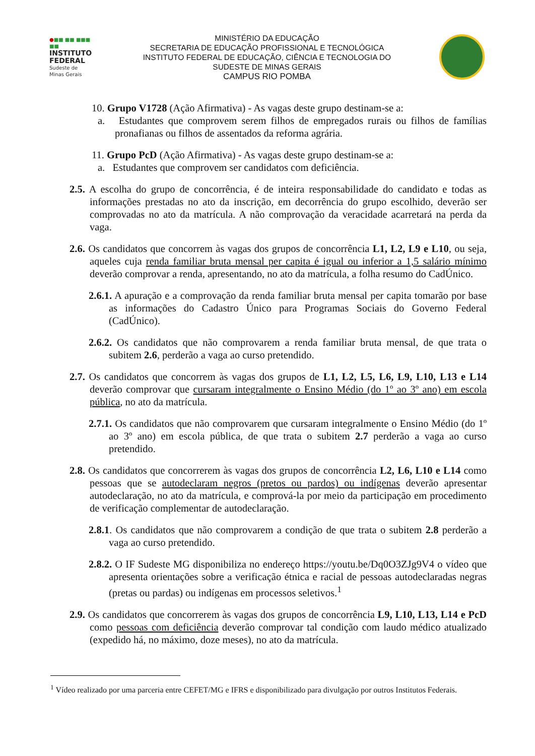●■■ ■■ ■■■ ■■
INSTITUTO
FEDERAL
Sudeste de
Minas Gerais
MINISTÉRIO DA EDUCAÇÃO
SECRETARIA DE EDUCAÇÃO PROFISSIONAL E TECNOLÓGICA
INSTITUTO FEDERAL DE EDUCAÇÃO, CIÊNCIA E TECNOLOGIA DO
SUDESTE DE MINAS GERAIS
CAMPUS RIO POMBA
10. Grupo V1728 (Ação Afirmativa) - As vagas deste grupo destinam-se a:
a. Estudantes que comprovem serem filhos de empregados rurais ou filhos de famílias pronafianas ou filhos de assentados da reforma agrária.
11. Grupo PcD (Ação Afirmativa) - As vagas deste grupo destinam-se a:
a. Estudantes que comprovem ser candidatos com deficiência.
2.5. A escolha do grupo de concorrência, é de inteira responsabilidade do candidato e todas as informações prestadas no ato da inscrição, em decorrência do grupo escolhido, deverão ser comprovadas no ato da matrícula. A não comprovação da veracidade acarretará na perda da vaga.
2.6. Os candidatos que concorrem às vagas dos grupos de concorrência L1, L2, L9 e L10, ou seja, aqueles cuja renda familiar bruta mensal per capita é igual ou inferior a 1,5 salário mínimo deverão comprovar a renda, apresentando, no ato da matrícula, a folha resumo do CadÚnico.
2.6.1. A apuração e a comprovação da renda familiar bruta mensal per capita tomarão por base as informações do Cadastro Único para Programas Sociais do Governo Federal (CadÚnico).
2.6.2. Os candidatos que não comprovarem a renda familiar bruta mensal, de que trata o subitem 2.6, perderão a vaga ao curso pretendido.
2.7. Os candidatos que concorrem às vagas dos grupos de L1, L2, L5, L6, L9, L10, L13 e L14 deverão comprovar que cursaram integralmente o Ensino Médio (do 1º ao 3º ano) em escola pública, no ato da matrícula.
2.7.1. Os candidatos que não comprovarem que cursaram integralmente o Ensino Médio (do 1º ao 3º ano) em escola pública, de que trata o subitem 2.7 perderão a vaga ao curso pretendido.
2.8. Os candidatos que concorrerem às vagas dos grupos de concorrência L2, L6, L10 e L14 como pessoas que se autodeclaram negros (pretos ou pardos) ou indígenas deverão apresentar autodeclaração, no ato da matrícula, e comprová-la por meio da participação em procedimento de verificação complementar de autodeclaração.
2.8.1. Os candidatos que não comprovarem a condição de que trata o subitem 2.8 perderão a vaga ao curso pretendido.
2.8.2. O IF Sudeste MG disponibiliza no endereço https://youtu.be/Dq0O3ZJg9V4 o vídeo que apresenta orientações sobre a verificação étnica e racial de pessoas autodeclaradas negras (pretas ou pardas) ou indígenas em processos seletivos.<sup>1</sup>
2.9. Os candidatos que concorrerem às vagas dos grupos de concorrência L9, L10, L13, L14 e PcD como pessoas com deficiência deverão comprovar tal condição com laudo médico atualizado (expedido há, no máximo, doze meses), no ato da matrícula.
<sup>1</sup> Vídeo realizado por uma parceria entre CEFET/MG e IFRS e disponibilizado para divulgação por outros Institutos Federais.